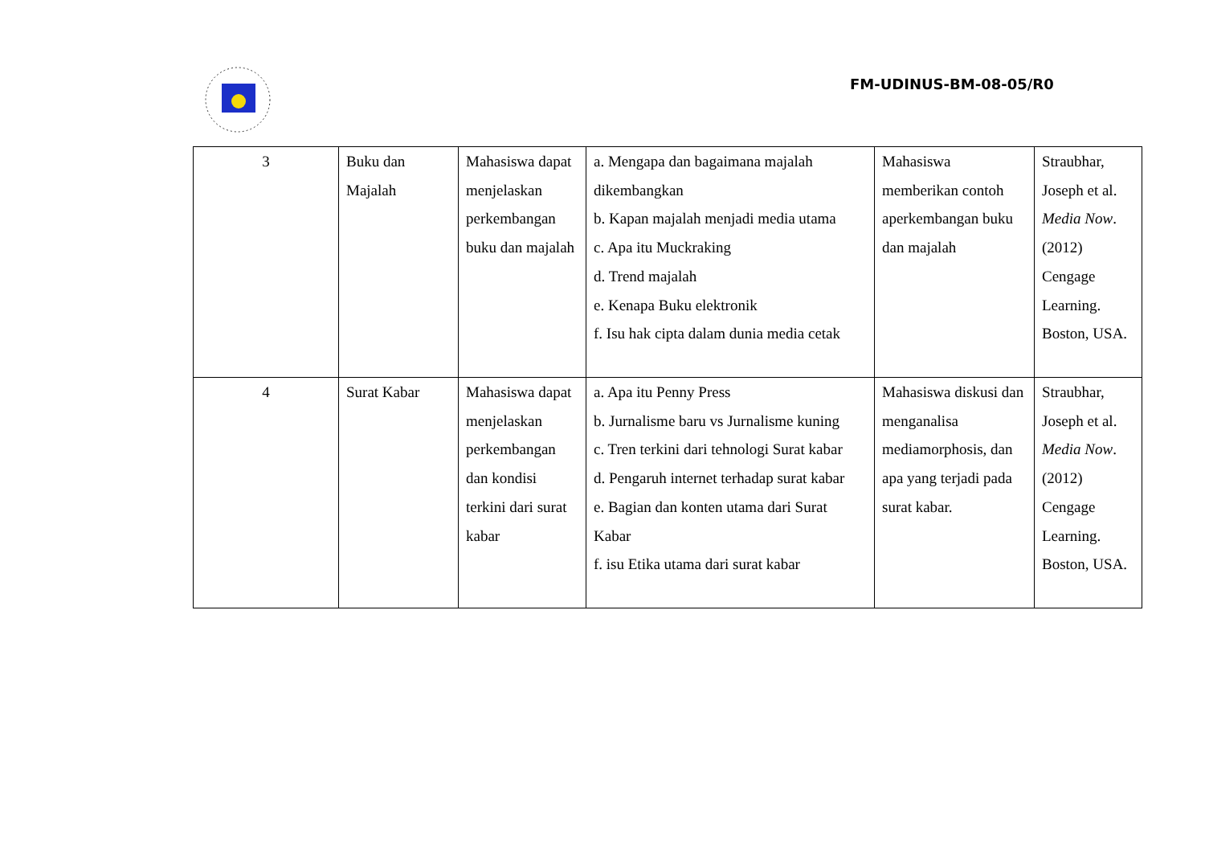FM-UDINUS-BM-08-05/R0
| 3 | Buku dan Majalah | Mahasiswa dapat menjelaskan perkembangan buku dan majalah | a. Mengapa dan bagaimana majalah dikembangkan b. Kapan majalah menjadi media utama c. Apa itu Muckraking d. Trend majalah e. Kenapa Buku elektronik f. Isu hak cipta dalam dunia media cetak | Mahasiswa memberikan contoh aperkembangan buku dan majalah | Straubhar, Joseph et al. Media Now .(2012) Cengage Learning. Boston, USA. |
| 4 | Surat Kabar | Mahasiswa dapat menjelaskan perkembangan dan kondisi terkini dari surat kabar | a. Apa itu Penny Press b. Jurnalisme baru vs Jurnalisme kuning c. Tren terkini dari tehnologi Surat kabar d. Pengaruh internet terhadap surat kabar e. Bagian dan konten utama dari Surat Kabar f. isu Etika utama dari surat kabar | Mahasiswa diskusi dan menganalisa mediamorphosis, dan apa yang terjadi pada surat kabar. | Straubhar, Joseph et al. Media Now .(2012) Cengage Learning. Boston, USA. |